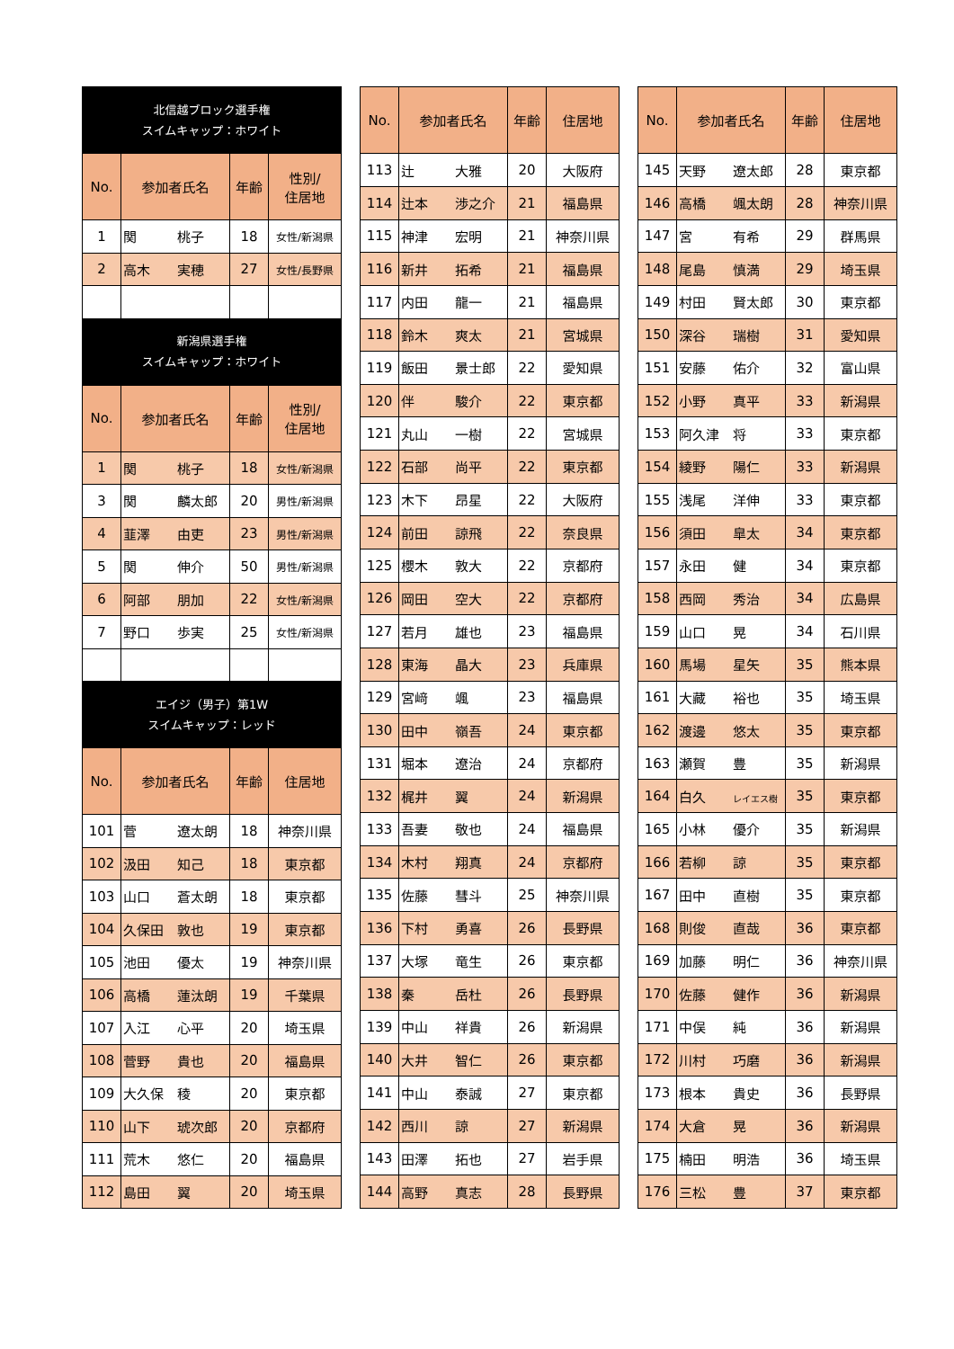| 北信越ブロック選手権 スイムキャップ：ホワイト | | | |
| No. | 参加者氏名 | 年齢 | 性別/ 住居地 |
| 1 | 関 桃子 | 18 | 女性/新潟県 |
| 2 | 高木 実穂 | 27 | 女性/長野県 |
| 新潟県選手権 スイムキャップ：ホワイト | | | |
| No. | 参加者氏名 | 年齢 | 性別/ 住居地 |
| 1 | 関 桃子 | 18 | 女性/新潟県 |
| 3 | 関 麟太郎 | 20 | 男性/新潟県 |
| 4 | 韮澤 由吏 | 23 | 男性/新潟県 |
| 5 | 関 伸介 | 50 | 男性/新潟県 |
| 6 | 阿部 朋加 | 22 | 女性/新潟県 |
| 7 | 野口 歩実 | 25 | 女性/新潟県 |
| エイジ（男子）第1W スイムキャップ：レッド | | | |
| No. | 参加者氏名 | 年齢 | 住居地 |
| 101 | 菅 遼太朗 | 18 | 神奈川県 |
| 102 | 汲田 知己 | 18 | 東京都 |
| 103 | 山口 蒼太朗 | 18 | 東京都 |
| 104 | 久保田 敦也 | 19 | 東京都 |
| 105 | 池田 優太 | 19 | 神奈川県 |
| 106 | 高橋 蓮汰朗 | 19 | 千葉県 |
| 107 | 入江 心平 | 20 | 埼玉県 |
| 108 | 菅野 貴也 | 20 | 福島県 |
| 109 | 大久保 稜 | 20 | 東京都 |
| 110 | 山下 琥次郎 | 20 | 京都府 |
| 111 | 荒木 悠仁 | 20 | 福島県 |
| 112 | 島田 翼 | 20 | 埼玉県 |
| No. | 参加者氏名 | 年齢 | 住居地 |
| --- | --- | --- | --- |
| 113 | 辻 大雅 | 20 | 大阪府 |
| 114 | 辻本 渉之介 | 21 | 福島県 |
| 115 | 神津 宏明 | 21 | 神奈川県 |
| 116 | 新井 拓希 | 21 | 福島県 |
| 117 | 内田 龍一 | 21 | 福島県 |
| 118 | 鈴木 爽太 | 21 | 宮城県 |
| 119 | 飯田 景士郎 | 22 | 愛知県 |
| 120 | 伴 駿介 | 22 | 東京都 |
| 121 | 丸山 一樹 | 22 | 宮城県 |
| 122 | 石部 尚平 | 22 | 東京都 |
| 123 | 木下 昂星 | 22 | 大阪府 |
| 124 | 前田 諒飛 | 22 | 奈良県 |
| 125 | 櫻木 敦大 | 22 | 京都府 |
| 126 | 岡田 空大 | 22 | 京都府 |
| 127 | 若月 雄也 | 23 | 福島県 |
| 128 | 東海 晶大 | 23 | 兵庫県 |
| 129 | 宮﨑 颯 | 23 | 福島県 |
| 130 | 田中 嶺吾 | 24 | 東京都 |
| 131 | 堀本 遼治 | 24 | 京都府 |
| 132 | 梶井 翼 | 24 | 新潟県 |
| 133 | 吾妻 敬也 | 24 | 福島県 |
| 134 | 木村 翔真 | 24 | 京都府 |
| 135 | 佐藤 彗斗 | 25 | 神奈川県 |
| 136 | 下村 勇喜 | 26 | 長野県 |
| 137 | 大塚 竜生 | 26 | 東京都 |
| 138 | 秦 岳杜 | 26 | 長野県 |
| 139 | 中山 祥貴 | 26 | 新潟県 |
| 140 | 大井 智仁 | 26 | 東京都 |
| 141 | 中山 泰誠 | 27 | 東京都 |
| 142 | 西川 諒 | 27 | 新潟県 |
| 143 | 田澤 拓也 | 27 | 岩手県 |
| 144 | 高野 真志 | 28 | 長野県 |
| No. | 参加者氏名 | 年齢 | 住居地 |
| --- | --- | --- | --- |
| 145 | 天野 遼太郎 | 28 | 東京都 |
| 146 | 高橋 颯太朗 | 28 | 神奈川県 |
| 147 | 宮 有希 | 29 | 群馬県 |
| 148 | 尾島 慎満 | 29 | 埼玉県 |
| 149 | 村田 賢太郎 | 30 | 東京都 |
| 150 | 深谷 瑞樹 | 31 | 愛知県 |
| 151 | 安藤 佑介 | 32 | 富山県 |
| 152 | 小野 真平 | 33 | 新潟県 |
| 153 | 阿久津 将 | 33 | 東京都 |
| 154 | 綾野 陽仁 | 33 | 新潟県 |
| 155 | 浅尾 洋伸 | 33 | 東京都 |
| 156 | 須田 皐太 | 34 | 東京都 |
| 157 | 永田 健 | 34 | 東京都 |
| 158 | 西岡 秀治 | 34 | 広島県 |
| 159 | 山口 晃 | 34 | 石川県 |
| 160 | 馬場 星矢 | 35 | 熊本県 |
| 161 | 大藏 裕也 | 35 | 埼玉県 |
| 162 | 渡邊 悠太 | 35 | 東京都 |
| 163 | 瀬賀 豊 | 35 | 新潟県 |
| 164 | 白久 レイエス樹 | 35 | 東京都 |
| 165 | 小林 優介 | 35 | 新潟県 |
| 166 | 若柳 諒 | 35 | 東京都 |
| 167 | 田中 直樹 | 35 | 東京都 |
| 168 | 則俊 直哉 | 36 | 東京都 |
| 169 | 加藤 明仁 | 36 | 神奈川県 |
| 170 | 佐藤 健作 | 36 | 新潟県 |
| 171 | 中俣 純 | 36 | 新潟県 |
| 172 | 川村 巧磨 | 36 | 新潟県 |
| 173 | 根本 貴史 | 36 | 長野県 |
| 174 | 大倉 晃 | 36 | 新潟県 |
| 175 | 楠田 明浩 | 36 | 埼玉県 |
| 176 | 三松 豊 | 37 | 東京都 |